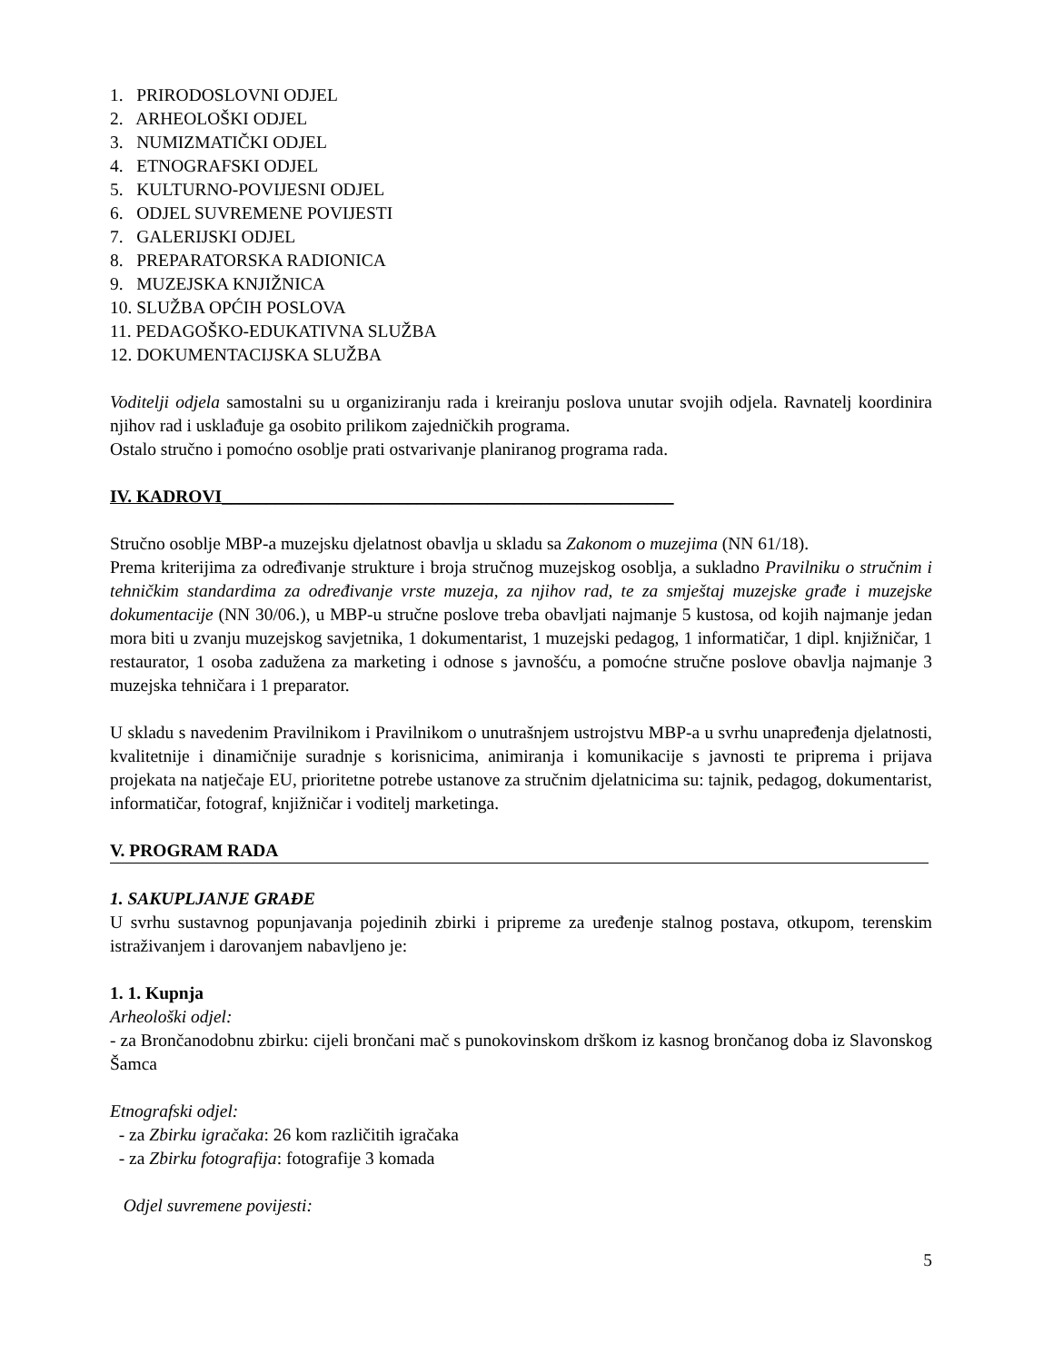1. PRIRODOSLOVNI ODJEL
2. ARHEOLOŠKI ODJEL
3. NUMIZMATIČKI ODJEL
4. ETNOGRAFSKI ODJEL
5. KULTURNO-POVIJESNI ODJEL
6. ODJEL SUVREMENE POVIJESTI
7. GALERIJSKI ODJEL
8. PREPARATORSKA RADIONICA
9. MUZEJSKA KNJIŽNICA
10. SLUŽBA OPĆIH POSLOVA
11. PEDAGOŠKO-EDUKATIVNA SLUŽBA
12. DOKUMENTACIJSKA SLUŽBA
Voditelji odjela samostalni su u organiziranju rada i kreiranju poslova unutar svojih odjela. Ravnatelj koordinira njihov rad i usklađuje ga osobito prilikom zajedničkih programa.
Ostalo stručno i pomoćno osoblje prati ostvarivanje planiranog programa rada.
IV. KADROVI___________________________________________________
Stručno osoblje MBP-a muzejsku djelatnost obavlja u skladu sa Zakonom o muzejima (NN 61/18).
Prema kriterijima za određivanje strukture i broja stručnog muzejskog osoblja, a sukladno Pravilniku o stručnim i tehničkim standardima za određivanje vrste muzeja, za njihov rad, te za smještaj muzejske građe i muzejske dokumentacije (NN 30/06.), u MBP-u stručne poslove treba obavljati najmanje 5 kustosa, od kojih najmanje jedan mora biti u zvanju muzejskog savjetnika, 1 dokumentarist, 1 muzejski pedagog, 1 informatičar, 1 dipl. knjižničar, 1 restaurator, 1 osoba zadužena za marketing i odnose s javnošću, a pomoćne stručne poslove obavlja najmanje 3 muzejska tehničara i 1 preparator.
U skladu s navedenim Pravilnikom i Pravilnikom o unutrašnjem ustrojstvu MBP-a u svrhu unapređenja djelatnosti, kvalitetnije i dinamičnije suradnje s korisnicima, animiranja i komunikacije s javnosti te priprema i prijava projekata na natječaje EU, prioritetne potrebe ustanove za stručnim djelatnicima su: tajnik, pedagog, dokumentarist, informatičar, fotograf, knjižničar i voditelj marketinga.
V. PROGRAM RADA
1. SAKUPLJANJE GRAĐE
U svrhu sustavnog popunjavanja pojedinih zbirki i pripreme za uređenje stalnog postava, otkupom, terenskim istraživanjem i darovanjem nabavljeno je:
1. 1. Kupnja
Arheološki odjel:
- za Brončanodobnu zbirku: cijeli brončani mač s punokovinskom drškom iz kasnog brončanog doba iz Slavonskog Šamca
Etnografski odjel:
- za Zbirku igračaka: 26 kom različitih igračaka
- za Zbirku fotografija: fotografije 3 komada
Odjel suvremene povijesti:
5